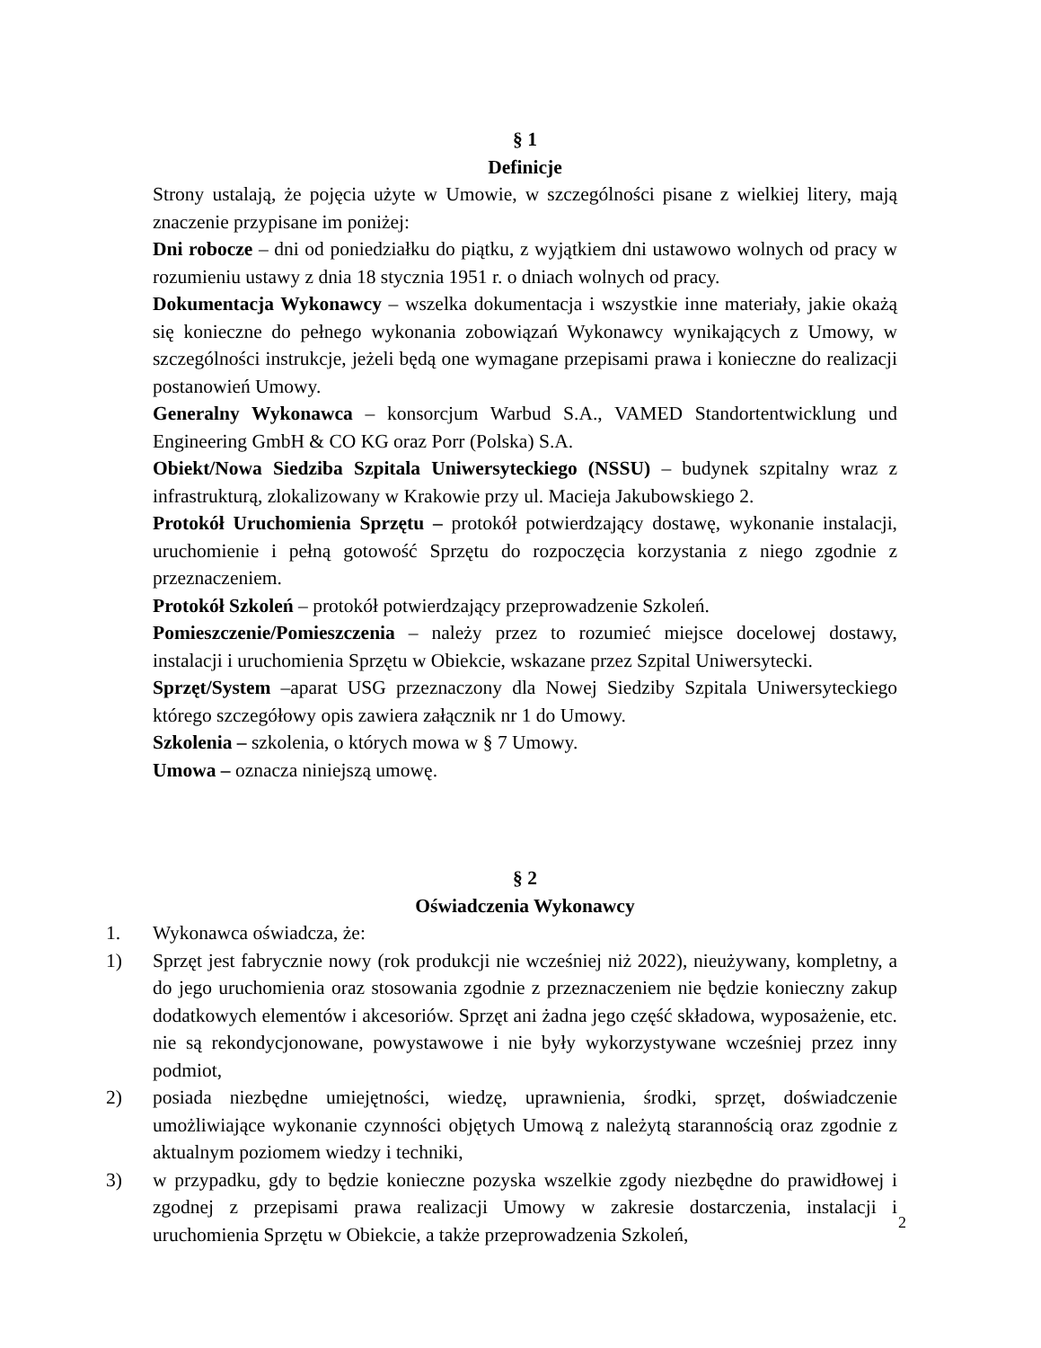§ 1
Definicje
Strony ustalają, że pojęcia użyte w Umowie, w szczególności pisane z wielkiej litery, mają znaczenie przypisane im poniżej:
Dni robocze – dni od poniedziałku do piątku, z wyjątkiem dni ustawowo wolnych od pracy w rozumieniu ustawy z dnia 18 stycznia 1951 r. o dniach wolnych od pracy.
Dokumentacja Wykonawcy – wszelka dokumentacja i wszystkie inne materiały, jakie okażą się konieczne do pełnego wykonania zobowiązań Wykonawcy wynikających z Umowy, w szczególności instrukcje, jeżeli będą one wymagane przepisami prawa i konieczne do realizacji postanowień Umowy.
Generalny Wykonawca – konsorcjum Warbud S.A., VAMED Standortentwicklung und Engineering GmbH & CO KG oraz Porr (Polska) S.A.
Obiekt/Nowa Siedziba Szpitala Uniwersyteckiego (NSSU) – budynek szpitalny wraz z infrastrukturą, zlokalizowany w Krakowie przy ul. Macieja Jakubowskiego 2.
Protokół Uruchomienia Sprzętu – protokół potwierdzający dostawę, wykonanie instalacji, uruchomienie i pełną gotowość Sprzętu do rozpoczęcia korzystania z niego zgodnie z przeznaczeniem.
Protokół Szkoleń – protokół potwierdzający przeprowadzenie Szkoleń.
Pomieszczenie/Pomieszczenia – należy przez to rozumieć miejsce docelowej dostawy, instalacji i uruchomienia Sprzętu w Obiekcie, wskazane przez Szpital Uniwersytecki.
Sprzęt/System –aparat USG przeznaczony dla Nowej Siedziby Szpitala Uniwersyteckiego którego szczegółowy opis zawiera załącznik nr 1 do Umowy.
Szkolenia – szkolenia, o których mowa w § 7 Umowy.
Umowa – oznacza niniejszą umowę.
§ 2
Oświadczenia Wykonawcy
1. Wykonawca oświadcza, że:
1) Sprzęt jest fabrycznie nowy (rok produkcji nie wcześniej niż 2022), nieużywany, kompletny, a do jego uruchomienia oraz stosowania zgodnie z przeznaczeniem nie będzie konieczny zakup dodatkowych elementów i akcesoriów. Sprzęt ani żadna jego część składowa, wyposażenie, etc. nie są rekondycjonowane, powystawowe i nie były wykorzystywane wcześniej przez inny podmiot,
2) posiada niezbędne umiejętności, wiedzę, uprawnienia, środki, sprzęt, doświadczenie umożliwiające wykonanie czynności objętych Umową z należytą starannością oraz zgodnie z aktualnym poziomem wiedzy i techniki,
3) w przypadku, gdy to będzie konieczne pozyska wszelkie zgody niezbędne do prawidłowej i zgodnej z przepisami prawa realizacji Umowy w zakresie dostarczenia, instalacji i uruchomienia Sprzętu w Obiekcie, a także przeprowadzenia Szkoleń,
2